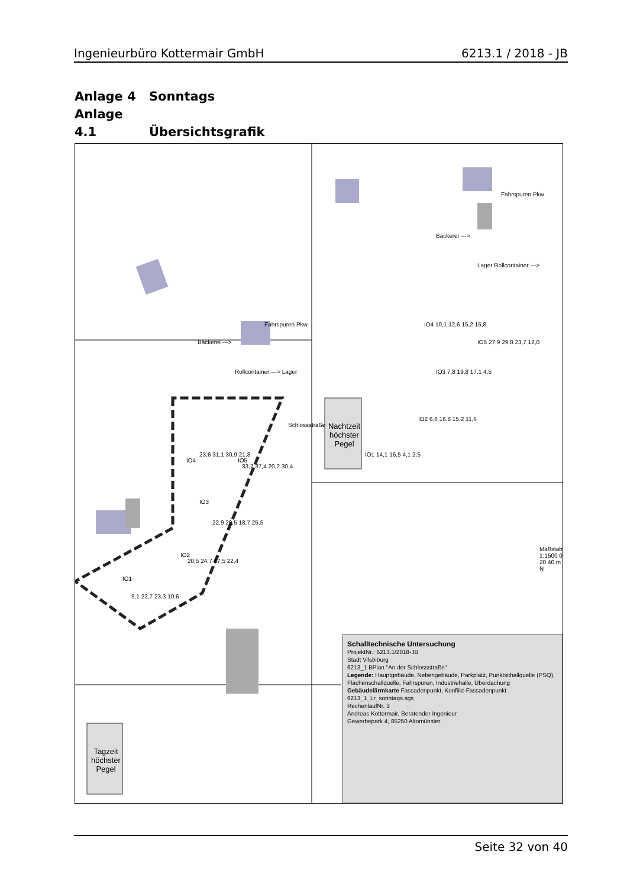Ingenieurbüro Kottermair GmbH 6213.1 / 2018 - JB
Anlage 4 Sonntags
Anlage 4.1 Übersichtsgrafik
Bäckerei --->
Rollcontainer ---> Lager
Fahrspuren Pkw
Schlossstraße
IO1
IO2
IO3
IO4 IO5
9,1 22,7 23,3 10,6
20,5 24,7 17,5 22,4
22,9 29,5 18,7 25,5
23,6 31,1 30,9 21,8
33,7 37,4 20,2 30,4
Bäckerei --->
Lager Rollcontainer --->
Fahrspuren Pkw
IO4 10,1 12,6 15,2 15,8
IO5 27,9 29,8 23,7 12,0
IO3 7,8 19,8 17,1 4,5
IO2 6,6 16,8 15,2 11,6
IO1 14,1 16,5 4,1 2,5
Nachtzeit höchster Pegel
Tagzeit höchster Pegel
Maßstab 1:1500 0 20 40 m N
Schalltechnische Untersuchung
ProjektNr.: 6213.1/2018-JB
Stadt Vilsbiburg
6213_1 BPlan "An der Schlossstraße"
Legende: Hauptgebäude, Nebengebäude, Parkplatz, Punktschallquelle (PSQ), Flächenschallquelle, Fahrspuren, Industriehalle, Überdachung
Gebäudelärmkarte Fassadenpunkt, Konflikt-Fassadenpunkt
6213_1_Lr_sonntags.sgs
RechenlaufNr. 3
Andreas Kottermair, Beratender Ingenieur
Gewerbepark 4, 85250 Altomünster
Seite 32 von 40